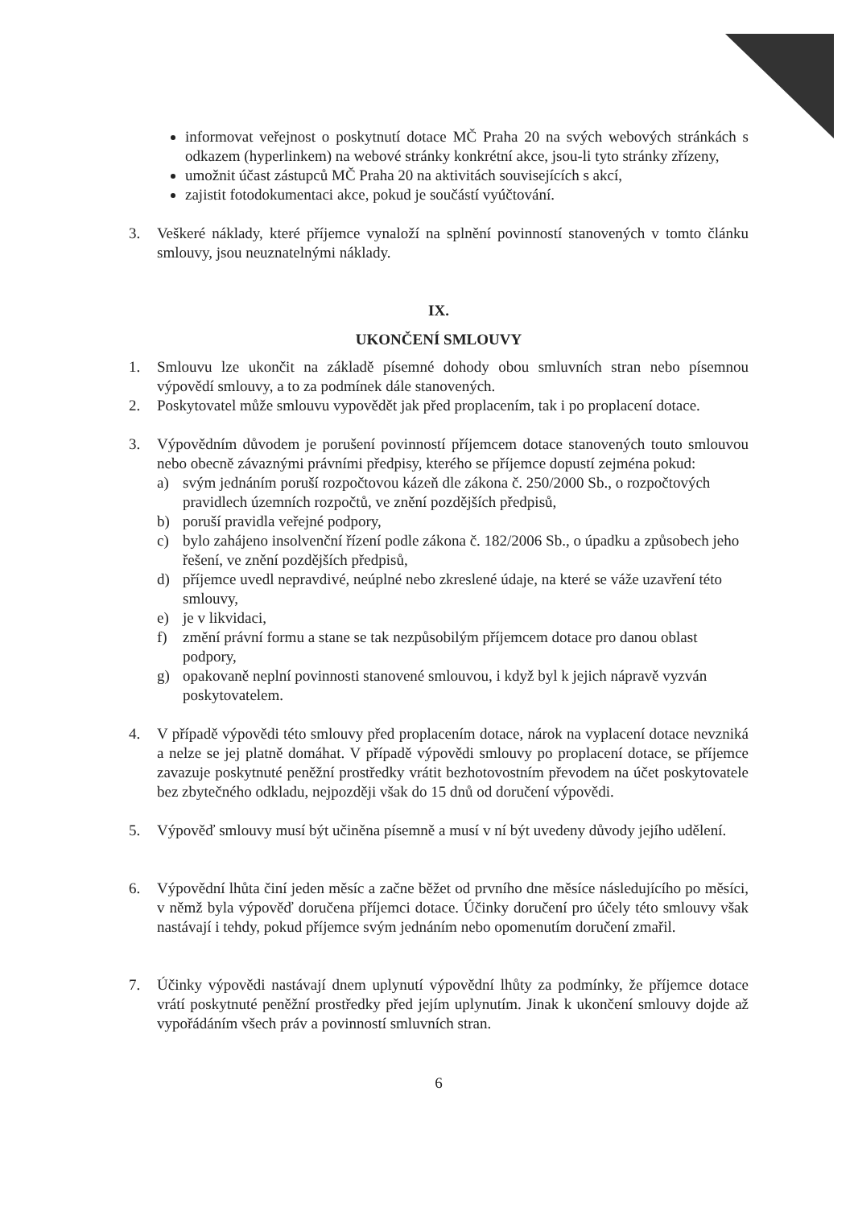informovat veřejnost o poskytnutí dotace MČ Praha 20 na svých webových stránkách s odkazem (hyperlinkem) na webové stránky konkrétní akce, jsou-li tyto stránky zřízeny,
umožnit účast zástupců MČ Praha 20 na aktivitách souvisejících s akcí,
zajistit fotodokumentaci akce, pokud je součástí vyúčtování.
3. Veškeré náklady, které příjemce vynaloží na splnění povinností stanovených v tomto článku smlouvy, jsou neuznatelnými náklady.
IX.
UKONČENÍ SMLOUVY
1. Smlouvu lze ukončit na základě písemné dohody obou smluvních stran nebo písemnou výpovědí smlouvy, a to za podmínek dále stanovených.
2. Poskytovatel může smlouvu vypovědět jak před proplacením, tak i po proplacení dotace.
3. Výpovědním důvodem je porušení povinností příjemcem dotace stanovených touto smlouvou nebo obecně závaznými právními předpisy, kterého se příjemce dopustí zejména pokud:
a) svým jednáním poruší rozpočtovou kázeň dle zákona č. 250/2000 Sb., o rozpočtových pravidlech územních rozpočtů, ve znění pozdějších předpisů,
b) poruší pravidla veřejné podpory,
c) bylo zahájeno insolvenční řízení podle zákona č. 182/2006 Sb., o úpadku a způsobech jeho řešení, ve znění pozdějších předpisů,
d) příjemce uvedl nepravdivé, neúplné nebo zkreslené údaje, na které se váže uzavření této smlouvy,
e) je v likvidaci,
f) změní právní formu a stane se tak nezpůsobilým příjemcem dotace pro danou oblast podpory,
g) opakovaně neplní povinnosti stanovené smlouvou, i když byl k jejich nápravě vyzván poskytovatelem.
4. V případě výpovědi této smlouvy před proplacením dotace, nárok na vyplacení dotace nevzniká a nelze se jej platně domáhat. V případě výpovědi smlouvy po proplacení dotace, se příjemce zavazuje poskytnuté peněžní prostředky vrátit bezhotovostním převodem na účet poskytovatele bez zbytečného odkladu, nejpozději však do 15 dnů od doručení výpovědi.
5. Výpověď smlouvy musí být učiněna písemně a musí v ní být uvedeny důvody jejího udělení.
6. Výpovědní lhůta činí jeden měsíc a začne běžet od prvního dne měsíce následujícího po měsíci, v němž byla výpověď doručena příjemci dotace. Účinky doručení pro účely této smlouvy však nastávají i tehdy, pokud příjemce svým jednáním nebo opomenutím doručení zmařil.
7. Účinky výpovědi nastávají dnem uplynutí výpovědní lhůty za podmínky, že příjemce dotace vrátí poskytnuté peněžní prostředky před jejím uplynutím. Jinak k ukončení smlouvy dojde až vypořádáním všech práv a povinností smluvních stran.
6